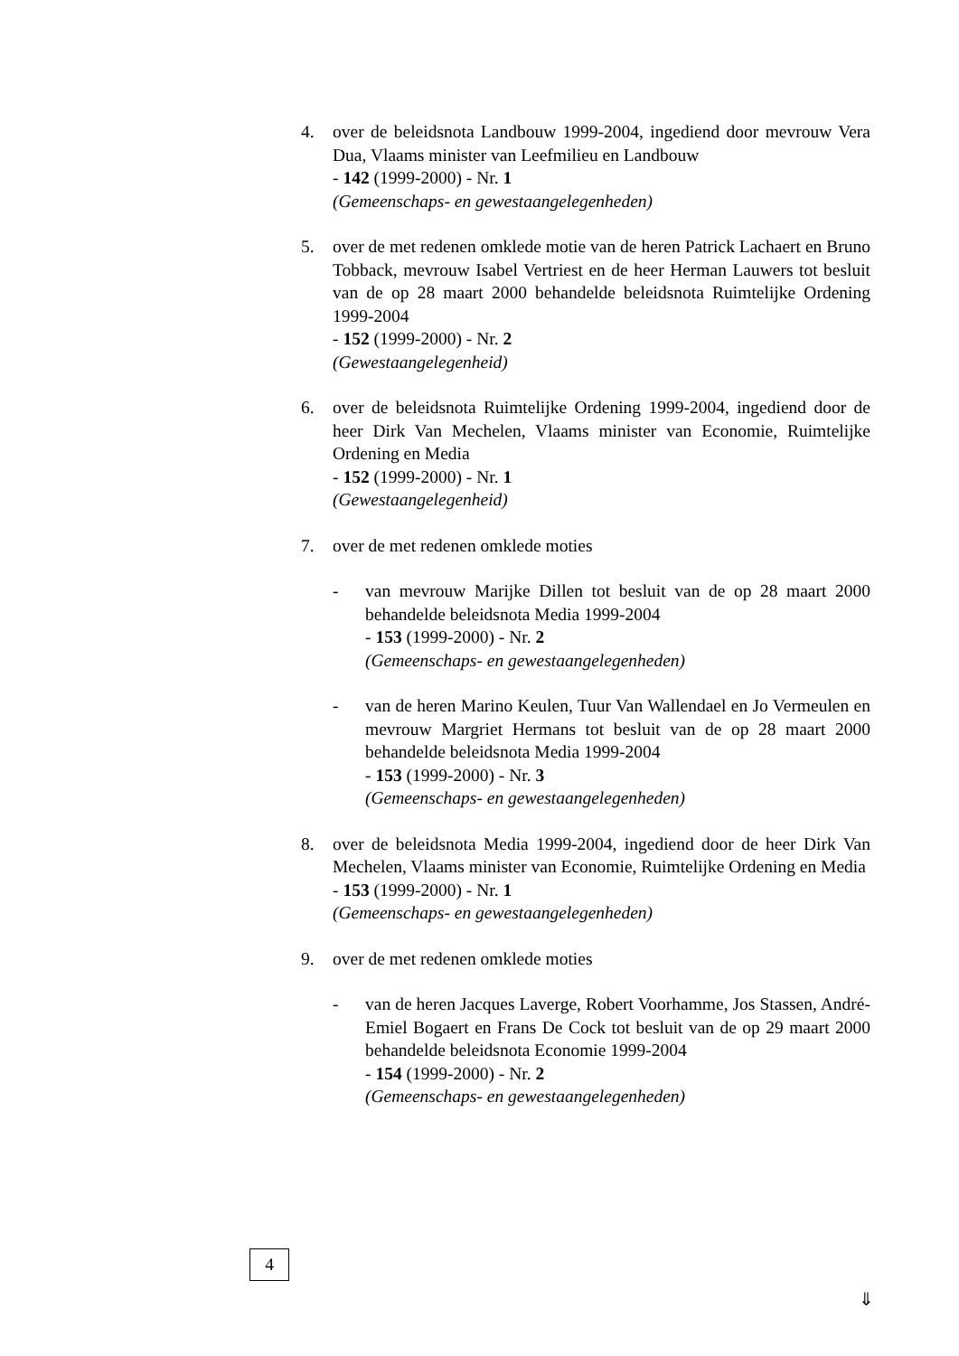4. over de beleidsnota Landbouw 1999-2004, ingediend door mevrouw Vera Dua, Vlaams minister van Leefmilieu en Landbouw
- 142 (1999-2000) - Nr. 1
(Gemeenschaps- en gewestaangelegenheden)
5. over de met redenen omklede motie van de heren Patrick Lachaert en Bruno Tobback, mevrouw Isabel Vertriest en de heer Herman Lauwers tot besluit van de op 28 maart 2000 behandelde beleidsnota Ruimtelijke Ordening 1999-2004
- 152 (1999-2000) - Nr. 2
(Gewestaangelegenheid)
6. over de beleidsnota Ruimtelijke Ordening 1999-2004, ingediend door de heer Dirk Van Mechelen, Vlaams minister van Economie, Ruimtelijke Ordening en Media
- 152 (1999-2000) - Nr. 1
(Gewestaangelegenheid)
7. over de met redenen omklede moties
- van mevrouw Marijke Dillen tot besluit van de op 28 maart 2000 behandelde beleidsnota Media 1999-2004
- 153 (1999-2000) - Nr. 2
(Gemeenschaps- en gewestaangelegenheden)
- van de heren Marino Keulen, Tuur Van Wallendael en Jo Vermeulen en mevrouw Margriet Hermans tot besluit van de op 28 maart 2000 behandelde beleidsnota Media 1999-2004
- 153 (1999-2000) - Nr. 3
(Gemeenschaps- en gewestaangelegenheden)
8. over de beleidsnota Media 1999-2004, ingediend door de heer Dirk Van Mechelen, Vlaams minister van Economie, Ruimtelijke Ordening en Media
- 153 (1999-2000) - Nr. 1
(Gemeenschaps- en gewestaangelegenheden)
9. over de met redenen omklede moties
- van de heren Jacques Laverge, Robert Voorhamme, Jos Stassen, André-Emiel Bogaert en Frans De Cock tot besluit van de op 29 maart 2000 behandelde beleidsnota Economie 1999-2004
- 154 (1999-2000) - Nr. 2
(Gemeenschaps- en gewestaangelegenheden)
4
⇓